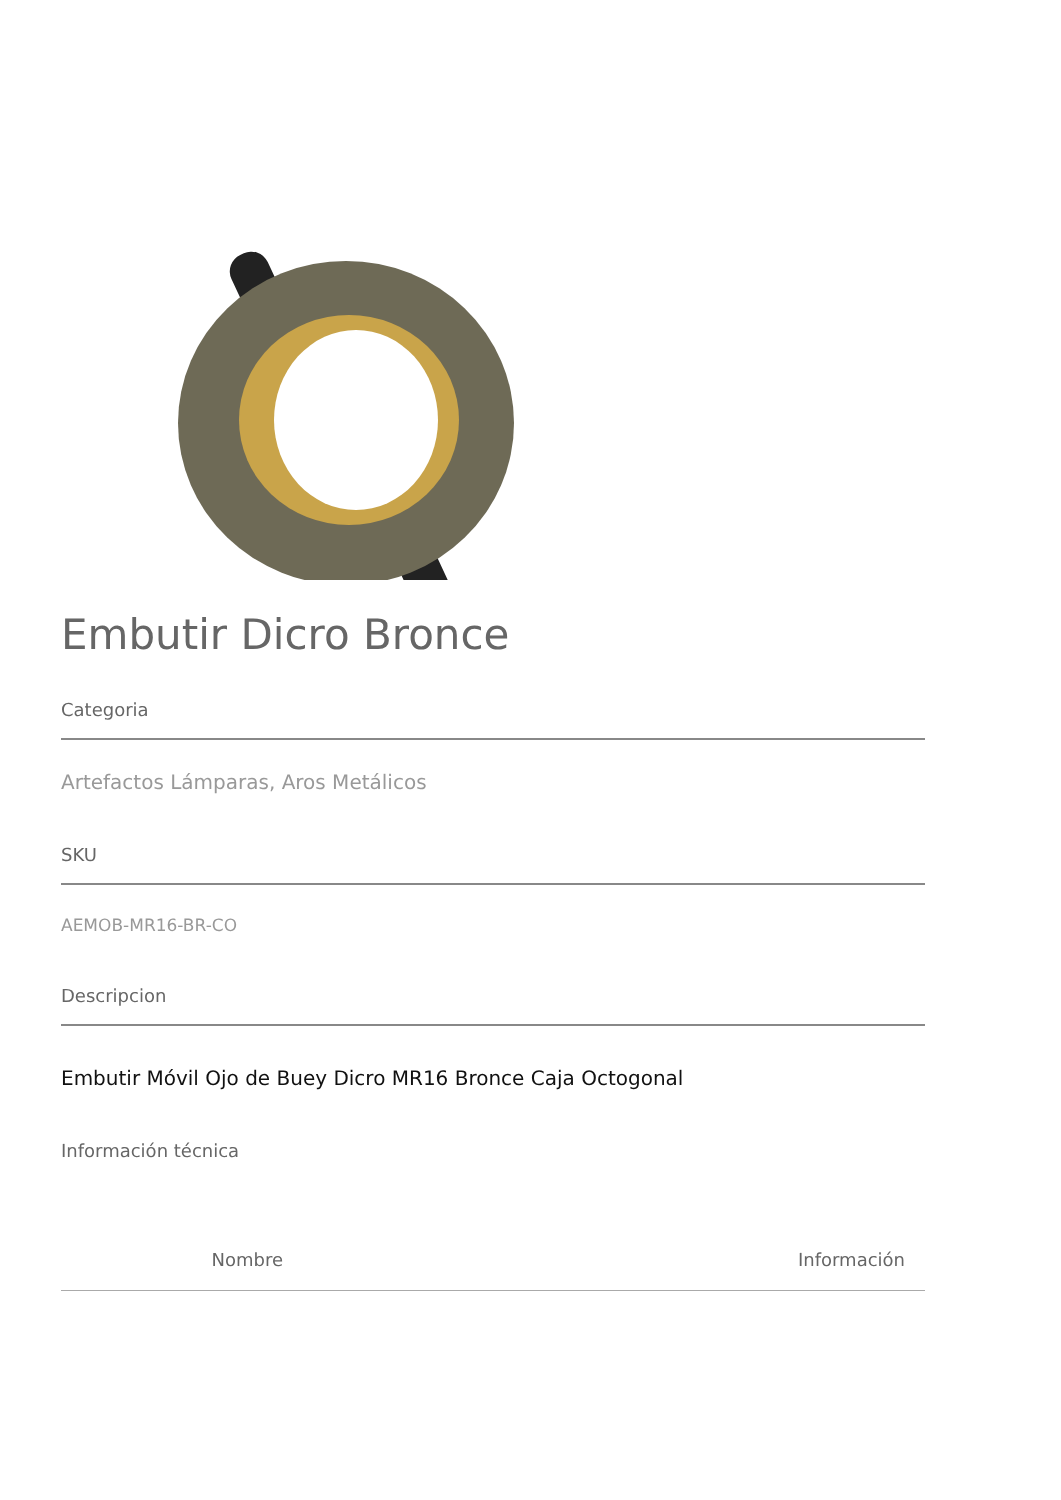Embutir Dicro Bronce
Categoria
Artefactos Lámparas, Aros Metálicos
SKU
AEMOB-MR16-BR-CO
Descripcion
Embutir Móvil Ojo de Buey Dicro MR16 Bronce Caja Octogonal
Información técnica
| Nombre | Información |
| --- | --- |